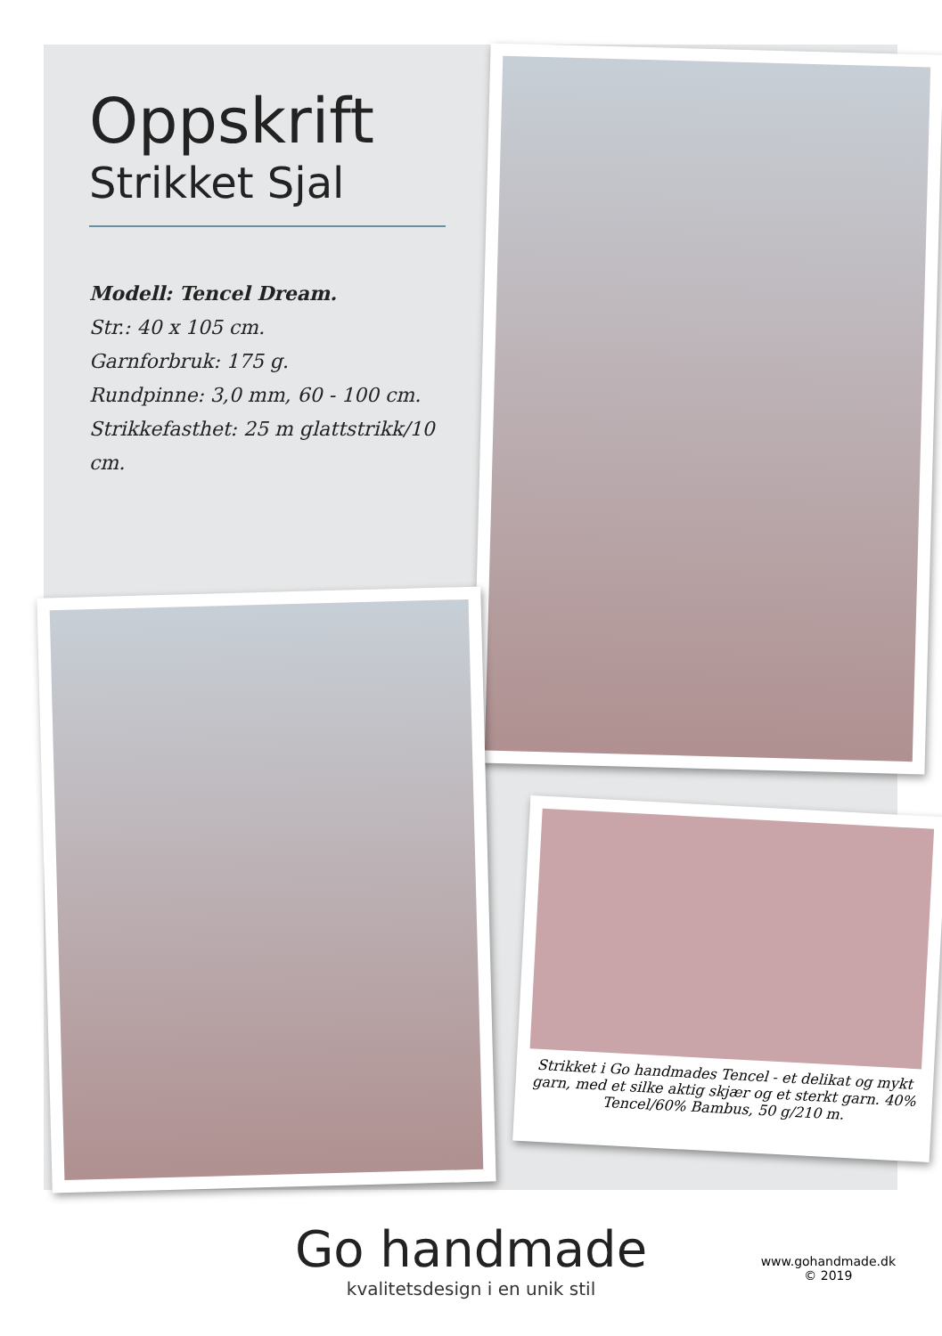Oppskrift
Strikket Sjal
Modell: Tencel Dream.
Str.: 40 x 105 cm.
Garnforbruk: 175 g.
Rundpinne: 3,0 mm, 60 - 100 cm.
Strikkefasthet: 25 m glattstrikk/10 cm.
Strikket i Go handmades Tencel - et delikat og mykt garn, med et silke aktig skjær og et sterkt garn. 40% Tencel/60% Bambus, 50 g/210 m.
Go handmade
kvalitetsdesign i en unik stil
www.gohandmade.dk
© 2019